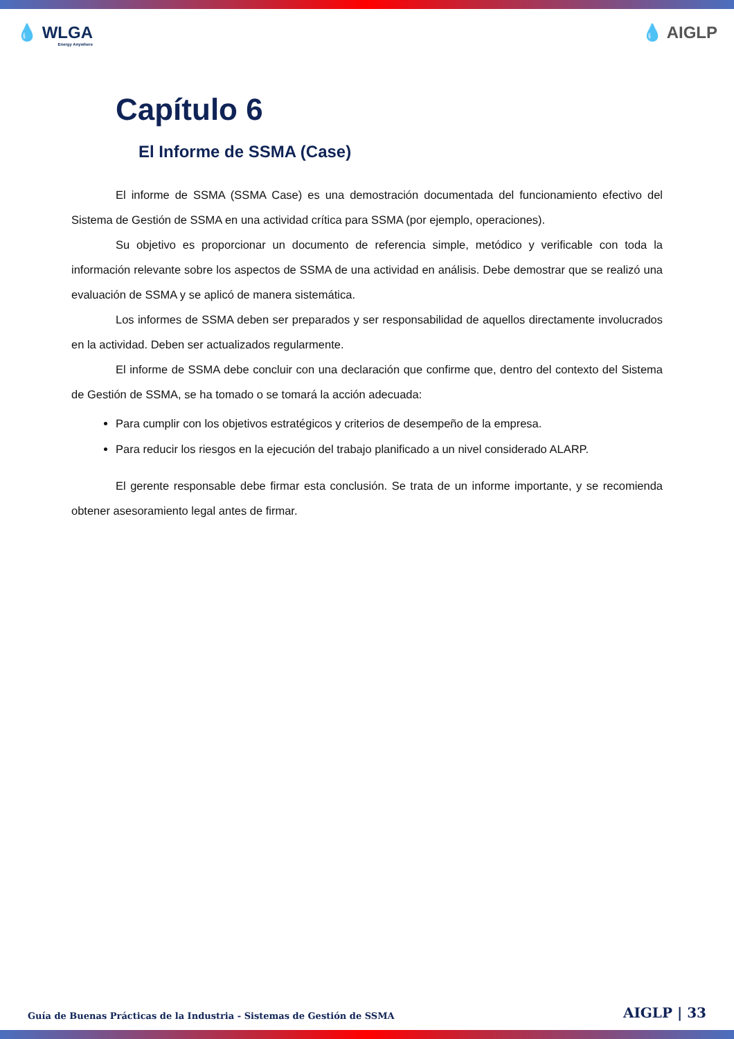💧 WLGA
Energy Anywhere
💧 AIGLP
Capítulo 6
El Informe de SSMA (Case)
El informe de SSMA (SSMA Case) es una demostración documentada del funcionamiento efectivo del Sistema de Gestión de SSMA en una actividad crítica para SSMA (por ejemplo, operaciones).
Su objetivo es proporcionar un documento de referencia simple, metódico y verificable con toda la información relevante sobre los aspectos de SSMA de una actividad en análisis. Debe demostrar que se realizó una evaluación de SSMA y se aplicó de manera sistemática.
Los informes de SSMA deben ser preparados y ser responsabilidad de aquellos directamente involucrados en la actividad. Deben ser actualizados regularmente.
El informe de SSMA debe concluir con una declaración que confirme que, dentro del contexto del Sistema de Gestión de SSMA, se ha tomado o se tomará la acción adecuada:
Para cumplir con los objetivos estratégicos y criterios de desempeño de la empresa.
Para reducir los riesgos en la ejecución del trabajo planificado a un nivel considerado ALARP.
El gerente responsable debe firmar esta conclusión. Se trata de un informe importante, y se recomienda obtener asesoramiento legal antes de firmar.
Guía de Buenas Prácticas de la Industria - Sistemas de Gestión de SSMA AIGLP | 33